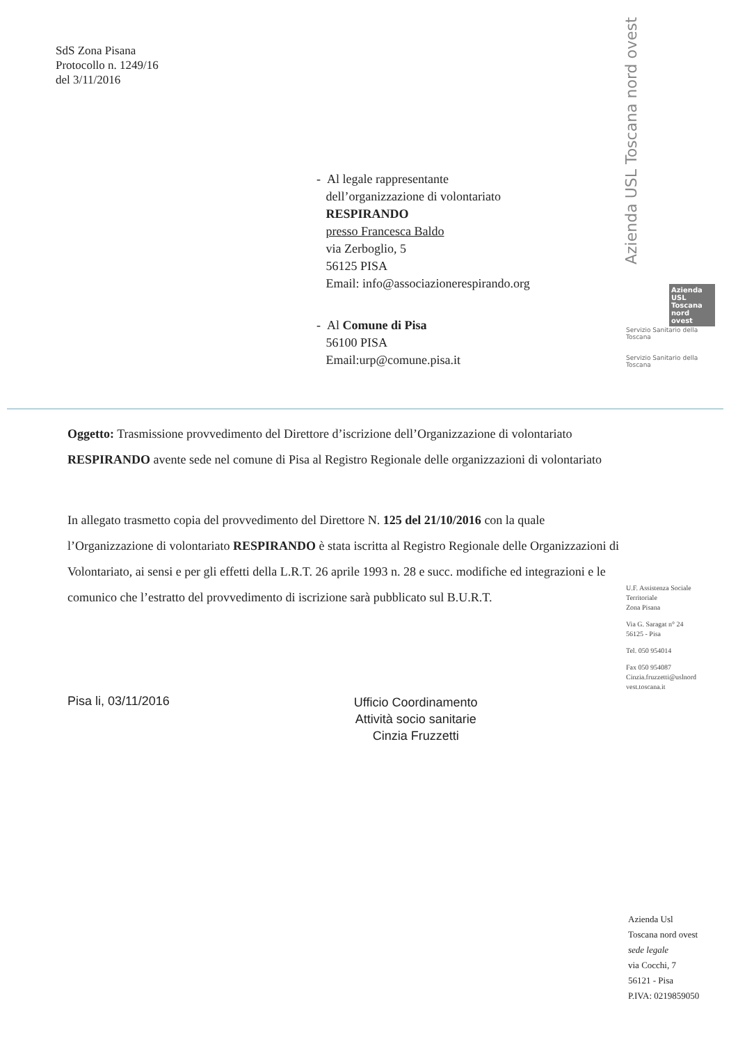SdS Zona Pisana
Protocollo n. 1249/16
del 3/11/2016
- Al legale rappresentante
dell’organizzazione di volontariato
RESPIRANDO
presso Francesca Baldo
via Zerboglio, 5
56125 PISA
Email: info@associazionerespirando.org
- Al Comune di Pisa
56100 PISA
Email:urp@comune.pisa.it
Oggetto: Trasmissione provvedimento del Direttore d’iscrizione dell’Organizzazione di volontariato RESPIRANDO avente sede nel comune di Pisa al Registro Regionale delle organizzazioni di volontariato
In allegato trasmetto copia del provvedimento del Direttore N. 125 del 21/10/2016 con la quale l’Organizzazione di volontariato RESPIRANDO è stata iscritta al Registro Regionale delle Organizzazioni di Volontariato, ai sensi e per gli effetti della L.R.T. 26 aprile 1993 n. 28 e succ. modifiche ed integrazioni e le comunico che l’estratto del provvedimento di iscrizione sarà pubblicato sul B.U.R.T.
Pisa li, 03/11/2016
Ufficio Coordinamento
Attività socio sanitarie
Cinzia Fruzzetti
Azienda USL Toscana nord ovest
Azienda USL Toscana nord ovest
Servizio Sanitario della Toscana
Servizio Sanitario della Toscana
U.F. Assistenza Sociale
Territoriale
Zona Pisana
Via G. Saragat n° 24
56125 - Pisa
Tel. 050 954014
Fax 050 954087
Cinzia.fruzzetti@uslnord
vest.toscana.it
Azienda Usl
Toscana nord ovest
sede legale
via Cocchi, 7
56121 - Pisa
P.IVA: 0219859050